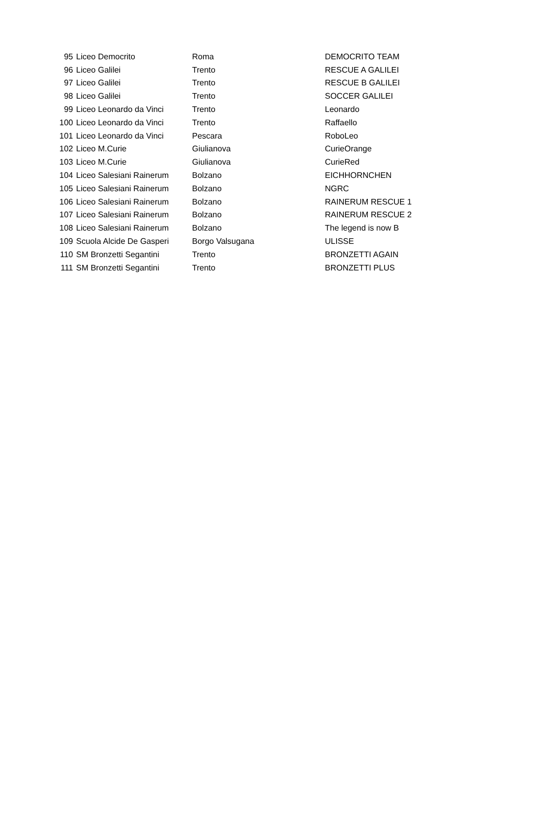| 95 | Liceo Democrito | Roma | DEMOCRITO TEAM |
| 96 | Liceo Galilei | Trento | RESCUE A GALILEI |
| 97 | Liceo Galilei | Trento | RESCUE B GALILEI |
| 98 | Liceo Galilei | Trento | SOCCER GALILEI |
| 99 | Liceo Leonardo da Vinci | Trento | Leonardo |
| 100 | Liceo Leonardo da Vinci | Trento | Raffaello |
| 101 | Liceo Leonardo da Vinci | Pescara | RoboLeo |
| 102 | Liceo M.Curie | Giulianova | CurieOrange |
| 103 | Liceo M.Curie | Giulianova | CurieRed |
| 104 | Liceo Salesiani Rainerum | Bolzano | EICHHORNCHEN |
| 105 | Liceo Salesiani Rainerum | Bolzano | NGRC |
| 106 | Liceo Salesiani Rainerum | Bolzano | RAINERUM RESCUE 1 |
| 107 | Liceo Salesiani Rainerum | Bolzano | RAINERUM RESCUE 2 |
| 108 | Liceo Salesiani Rainerum | Bolzano | The legend is now B |
| 109 | Scuola Alcide De Gasperi | Borgo Valsugana | ULISSE |
| 110 | SM Bronzetti Segantini | Trento | BRONZETTI AGAIN |
| 111 | SM Bronzetti Segantini | Trento | BRONZETTI PLUS |